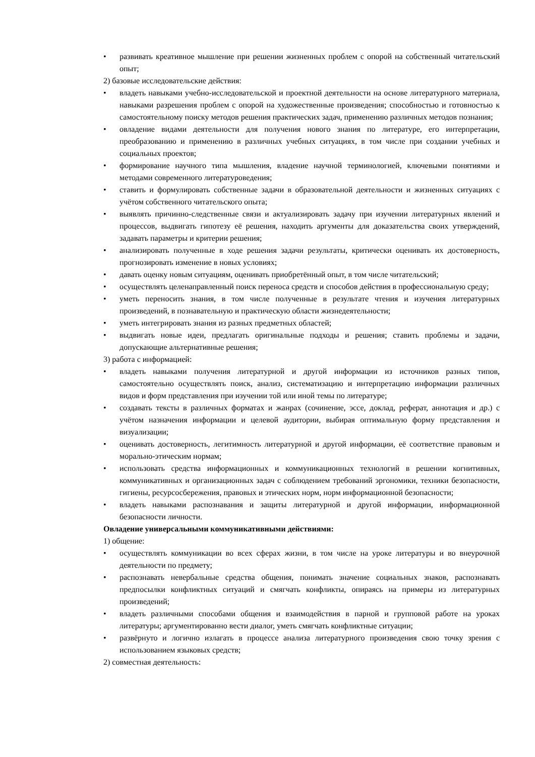• развивать креативное мышление при решении жизненных проблем с опорой на собственный читательский опыт;
2) базовые исследовательские действия:
• владеть навыками учебно-исследовательской и проектной деятельности на основе литературного материала, навыками разрешения проблем с опорой на художественные произведения; способностью и готовностью к самостоятельному поиску методов решения практических задач, применению различных методов познания;
• овладение видами деятельности для получения нового знания по литературе, его интерпретации, преобразованию и применению в различных учебных ситуациях, в том числе при создании учебных и социальных проектов;
• формирование научного типа мышления, владение научной терминологией, ключевыми понятиями и методами современного литературоведения;
• ставить и формулировать собственные задачи в образовательной деятельности и жизненных ситуациях с учётом собственного читательского опыта;
• выявлять причинно-следственные связи и актуализировать задачу при изучении литературных явлений и процессов, выдвигать гипотезу её решения, находить аргументы для доказательства своих утверждений, задавать параметры и критерии решения;
• анализировать полученные в ходе решения задачи результаты, критически оценивать их достоверность, прогнозировать изменение в новых условиях;
• давать оценку новым ситуациям, оценивать приобретённый опыт, в том числе читательский;
• осуществлять целенаправленный поиск переноса средств и способов действия в профессиональную среду;
• уметь переносить знания, в том числе полученные в результате чтения и изучения литературных произведений, в познавательную и практическую области жизнедеятельности;
• уметь интегрировать знания из разных предметных областей;
• выдвигать новые идеи, предлагать оригинальные подходы и решения; ставить проблемы и задачи, допускающие альтернативные решения;
3) работа с информацией:
• владеть навыками получения литературной и другой информации из источников разных типов, самостоятельно осуществлять поиск, анализ, систематизацию и интерпретацию информации различных видов и форм представления при изучении той или иной темы по литературе;
• создавать тексты в различных форматах и жанрах (сочинение, эссе, доклад, реферат, аннотация и др.) с учётом назначения информации и целевой аудитории, выбирая оптимальную форму представления и визуализации;
• оценивать достоверность, легитимность литературной и другой информации, её соответствие правовым и морально-этическим нормам;
• использовать средства информационных и коммуникационных технологий в решении когнитивных, коммуникативных и организационных задач с соблюдением требований эргономики, техники безопасности, гигиены, ресурсосбережения, правовых и этических норм, норм информационной безопасности;
• владеть навыками распознавания и защиты литературной и другой информации, информационной безопасности личности.
Овладение универсальными коммуникативными действиями:
1) общение:
• осуществлять коммуникации во всех сферах жизни, в том числе на уроке литературы и во внеурочной деятельности по предмету;
• распознавать невербальные средства общения, понимать значение социальных знаков, распознавать предпосылки конфликтных ситуаций и смягчать конфликты, опираясь на примеры из литературных произведений;
• владеть различными способами общения и взаимодействия в парной и групповой работе на уроках литературы; аргументированно вести диалог, уметь смягчать конфликтные ситуации;
• развёрнуто и логично излагать в процессе анализа литературного произведения свою точку зрения с использованием языковых средств;
2) совместная деятельность: